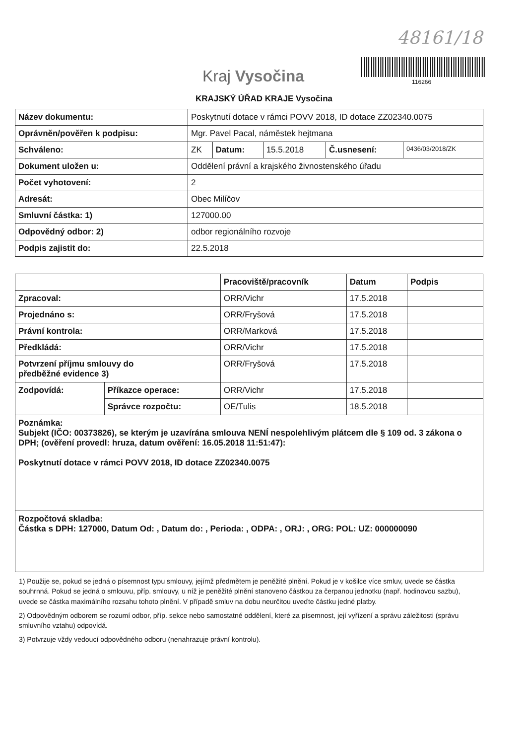48161/18
Kraj Vysočina 116266
KRAJSKÝ ÚŘAD KRAJE Vysočina
| Název dokumentu: | Poskytnutí dotace v rámci POVV 2018, ID dotace ZZ02340.0075 | | | | |
| Oprávněn/pověřen k podpisu: | Mgr. Pavel Pacal, náměstek hejtmana | | | | |
| Schváleno: | ZK | Datum: | 15.5.2018 | Č.usnesení: | 0436/03/2018/ZK |
| Dokument uložen u: | Oddělení právní a krajského živnostenského úřadu | | | | |
| Počet vyhotovení: | 2 | | | | |
| Adresát: | Obec Milíčov | | | | |
| Smluvní částka: 1) | 127000.00 | | | | |
| Odpovědný odbor: 2) | odbor regionálního rozvoje | | | | |
| Podpis zajistit do: | 22.5.2018 | | | | |
| | | Pracoviště/pracovník | Datum | Podpis |
| --- | --- | --- | --- | --- |
| Zpracoval: | | ORR/Vichr | 17.5.2018 | |
| Projednáno s: | | ORR/Fryšová | 17.5.2018 | |
| Právní kontrola: | | ORR/Marková | 17.5.2018 | |
| Předkládá: | | ORR/Vichr | 17.5.2018 | |
| Potvrzení příjmu smlouvy do předběžné evidence 3) | | ORR/Fryšová | 17.5.2018 | |
| Zodpovídá: | Příkazce operace: | ORR/Vichr | 17.5.2018 | |
| | Správce rozpočtu: | OE/Tulis | 18.5.2018 | |
| Poznámka: Subjekt (IČO: 00373826), se kterým je uzavírána smlouva NENÍ nespolehlivým plátcem dle § 109 od. 3 zákona o DPH; (ověření provedl: hruza, datum ověření: 16.05.2018 11:51:47): Poskytnutí dotace v rámci POVV 2018, ID dotace ZZ02340.0075 | | | | |
| Rozpočtová skladba: Částka s DPH: 127000, Datum Od: , Datum do: , Perioda: , ODPA: , ORJ: , ORG: POL: UZ: 000000090 | | | | |
1) Použije se, pokud se jedná o písemnost typu smlouvy, jejímž předmětem je peněžité plnění. Pokud je v košilce více smluv, uvede se částka souhrnná. Pokud se jedná o smlouvu, příp. smlouvy, u níž je peněžité plnění stanoveno částkou za čerpanou jednotku (např. hodinovou sazbu), uvede se částka maximálního rozsahu tohoto plnění. V případě smluv na dobu neurčitou uveďte částku jedné platby.
2) Odpovědným odborem se rozumí odbor, příp. sekce nebo samostatné oddělení, které za písemnost, její vyřízení a správu záležitosti (správu smluvního vztahu) odpovídá.
3) Potvrzuje vždy vedoucí odpovědného odboru (nenahrazuje právní kontrolu).